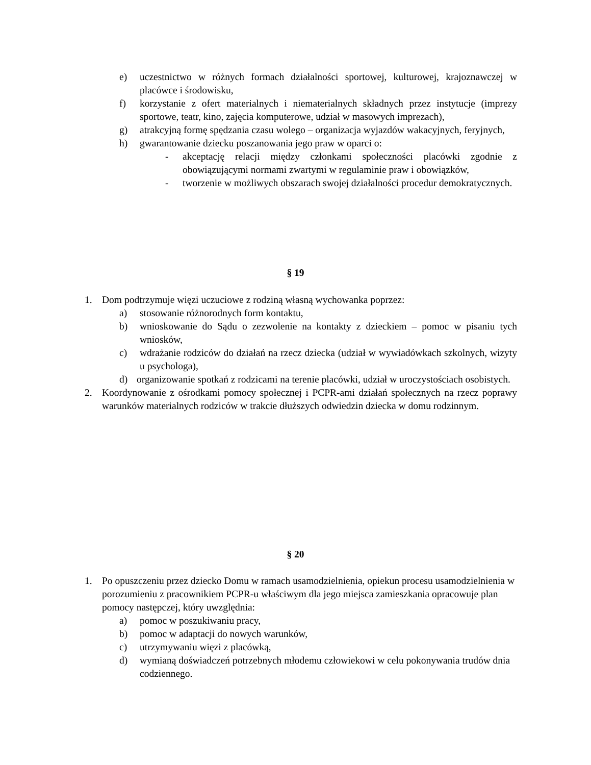e) uczestnictwo w różnych formach działalności sportowej, kulturowej, krajoznawczej w placówce i środowisku,
f) korzystanie z ofert materialnych i niematerialnych składnych przez instytucje (imprezy sportowe, teatr, kino, zajęcia komputerowe, udział w masowych imprezach),
g) atrakcyjną formę spędzania czasu wolego – organizacja wyjazdów wakacyjnych, feryjnych,
h) gwarantowanie dziecku poszanowania jego praw w oparci o:
- akceptację relacji między członkami społeczności placówki zgodnie z obowiązującymi normami zwartymi w regulaminie praw i obowiązków,
- tworzenie w możliwych obszarach swojej działalności procedur demokratycznych.
§ 19
1. Dom podtrzymuje więzi uczuciowe z rodziną własną wychowanka poprzez:
a) stosowanie różnorodnych form kontaktu,
b) wnioskowanie do Sądu o zezwolenie na kontakty z dzieckiem – pomoc w pisaniu tych wniosków,
c) wdrażanie rodziców do działań na rzecz dziecka (udział w wywiadówkach szkolnych, wizyty u psychologa),
d) organizowanie spotkań z rodzicami na terenie placówki, udział w uroczystościach osobistych.
2. Koordynowanie z ośrodkami pomocy społecznej i PCPR-ami działań społecznych na rzecz poprawy warunków materialnych rodziców w trakcie dłuższych odwiedzin dziecka w domu rodzinnym.
§ 20
1. Po opuszczeniu przez dziecko Domu w ramach usamodzielnienia, opiekun procesu usamodzielnienia w porozumieniu z pracownikiem PCPR-u właściwym dla jego miejsca zamieszkania opracowuje plan pomocy następczej, który uwzględnia:
a) pomoc w poszukiwaniu pracy,
b) pomoc w adaptacji do nowych warunków,
c) utrzymywaniu więzi z placówką,
d) wymianą doświadczeń potrzebnych młodemu człowiekowi w celu pokonywania trudów dnia codziennego.